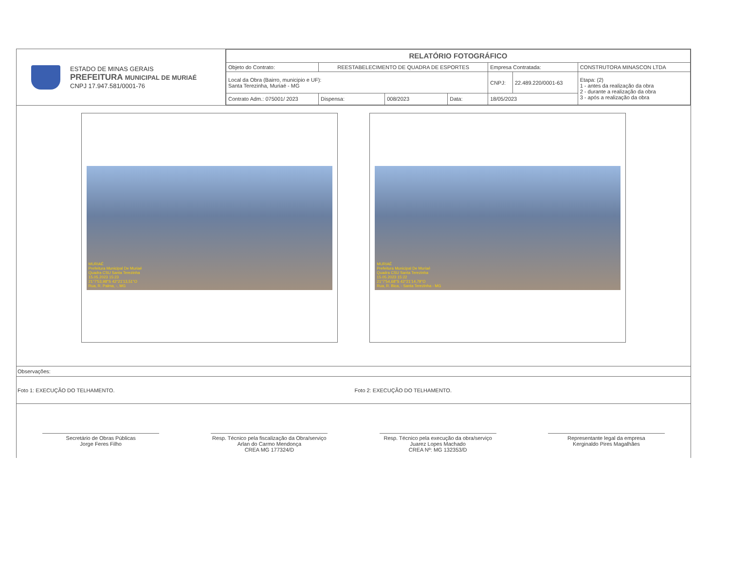ESTADO DE MINAS GERAIS
PREFEITURA MUNICIPAL DE MURIAÉ
CNPJ 17.947.581/0001-76
| RELATÓRIO FOTOGRÁFICO | | | | | | |
| Objeto do Contrato: | REESTABELECIMENTO DE QUADRA DE ESPORTES | | | Empresa Contratada: | | CONSTRUTORA MINASCON LTDA |
| Local da Obra (Bairro, municipio e UF): Santa Terezinha, Muriaé - MG | | | | CNPJ: | 22.489.220/0001-63 | Etapa: (2) 1 - antes da realização da obra 2 - durante a realização da obra 3 - após a realização da obra |
| Contrato Adm.: 075001/ 2023 | Dispensa: | 008/2023 | Data: | 18/05/2023 | | |
MURIAÉ
Prefeitura Municipal De Muriaé
Quadra CSU Santa Terezinha
15.05.2023 15:23
21°7'53,98"S 42°21'13,51"O
Rua, R. Palma, -, MG
MURIAÉ
Prefeitura Municipal De Muriaé
Quadra CSU Santa Terezinha
15.05.2023 15:22
21°7'54,68"S 42°21'14,79"O
Rua, R. Bica, - Santa Terezinha - MG
Observações:
Foto 1: EXECUÇÃO DO TELHAMENTO.
Foto 2: EXECUÇÃO DO TELHAMENTO.
Secretário de Obras Públicas
Jorge Feres Filho
Resp. Técnico pela fiscalização da Obra/serviço
Arlan do Carmo Mendonça
CREA MG 177324/D
Resp. Técnico pela execução da obra/serviço
Juarez Lopes Machado
CREA Nº: MG 132353/D
Representante legal da empresa
Kerginaldo Pires Magalhães